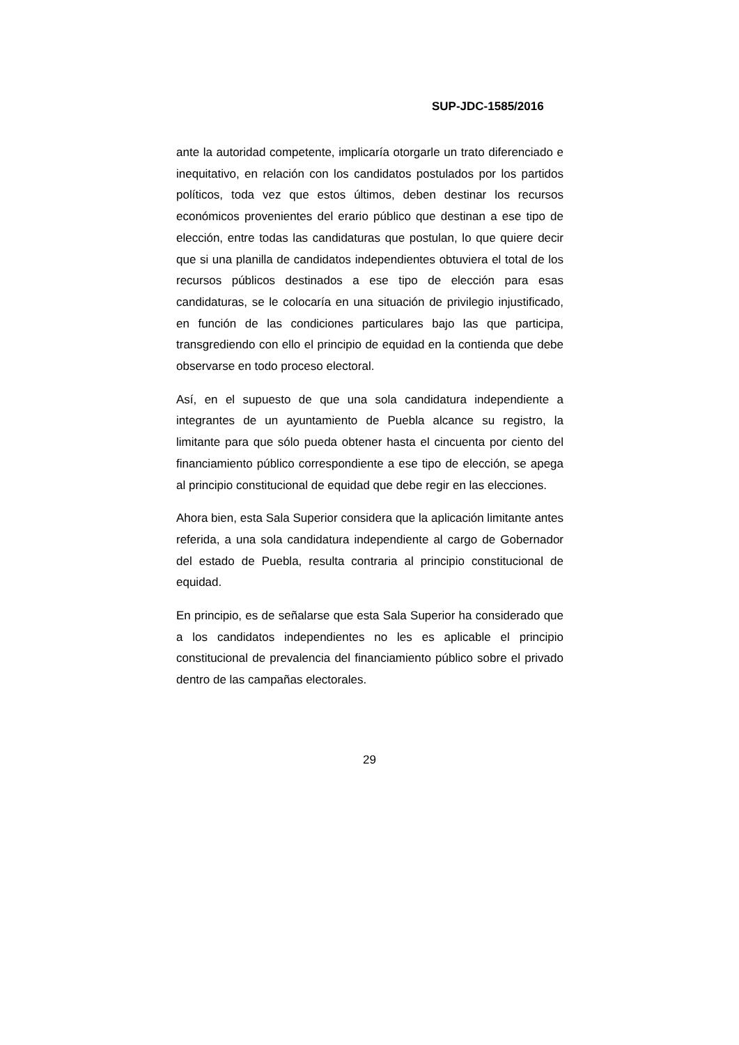SUP-JDC-1585/2016
ante la autoridad competente, implicaría otorgarle un trato diferenciado e inequitativo, en relación con los candidatos postulados por los partidos políticos, toda vez que estos últimos, deben destinar los recursos económicos provenientes del erario público que destinan a ese tipo de elección, entre todas las candidaturas que postulan, lo que quiere decir que si una planilla de candidatos independientes obtuviera el total de los recursos públicos destinados a ese tipo de elección para esas candidaturas, se le colocaría en una situación de privilegio injustificado, en función de las condiciones particulares bajo las que participa, transgrediendo con ello el principio de equidad en la contienda que debe observarse en todo proceso electoral.
Así, en el supuesto de que una sola candidatura independiente a integrantes de un ayuntamiento de Puebla alcance su registro, la limitante para que sólo pueda obtener hasta el cincuenta por ciento del financiamiento público correspondiente a ese tipo de elección, se apega al principio constitucional de equidad que debe regir en las elecciones.
Ahora bien, esta Sala Superior considera que la aplicación limitante antes referida, a una sola candidatura independiente al cargo de Gobernador del estado de Puebla, resulta contraria al principio constitucional de equidad.
En principio, es de señalarse que esta Sala Superior ha considerado que a los candidatos independientes no les es aplicable el principio constitucional de prevalencia del financiamiento público sobre el privado dentro de las campañas electorales.
29